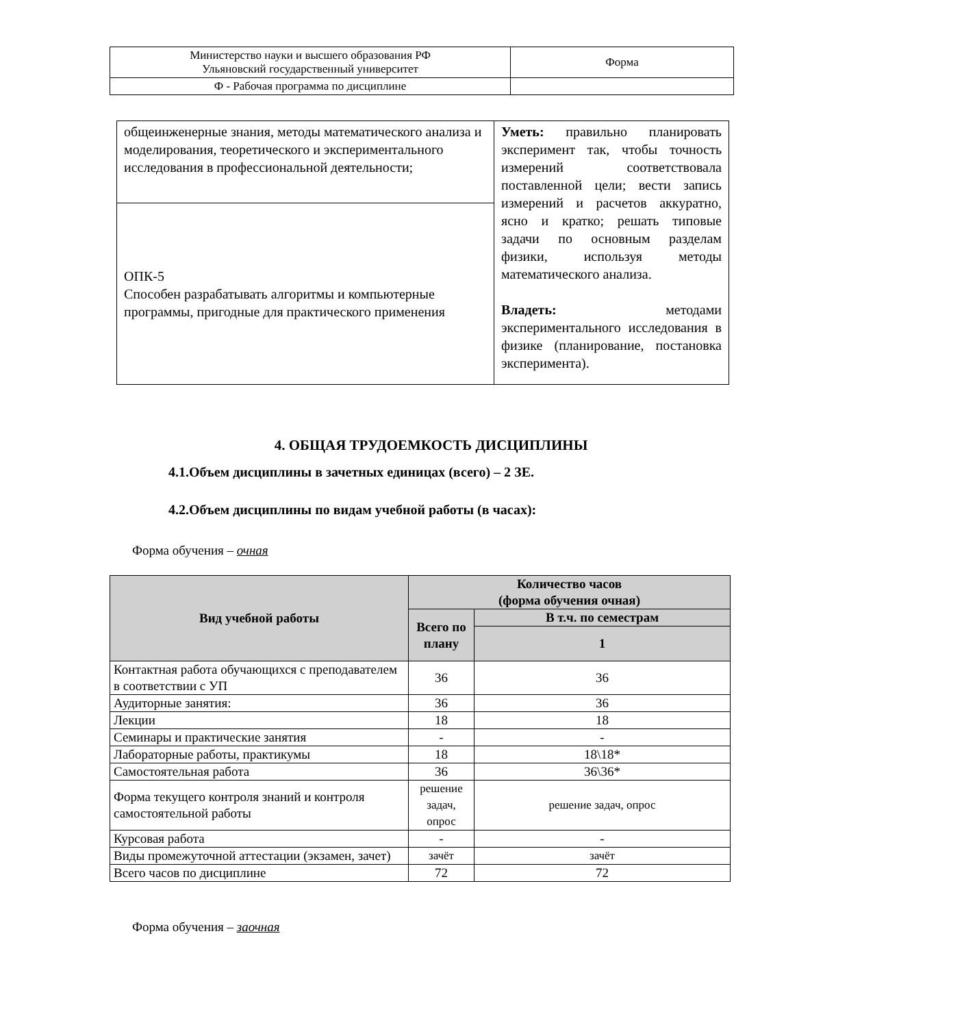| Министерство науки и высшего образования РФ Ульяновский государственный университет | Форма |
| Ф - Рабочая программа по дисциплине | |
| общеинженерные знания, методы математического анализа и моделирования, теоретического и экспериментального исследования в профессиональной деятельности; | Уметь: правильно планировать эксперимент так, чтобы точность измерений соответствовала поставленной цели; вести запись измерений и расчетов аккуратно, ясно и кратко; решать типовые задачи по основным разделам физики, используя методы математического анализа. Владеть: методами экспериментального исследования в физике (планирование, постановка эксперимента). |
| ОПК-5 Способен разрабатывать алгоритмы и компьютерные программы, пригодные для практического применения | |
4. ОБЩАЯ ТРУДОЕМКОСТЬ ДИСЦИПЛИНЫ
4.1.Объем дисциплины в зачетных единицах (всего) – 2 ЗЕ.
4.2.Объем дисциплины по видам учебной работы (в часах):
Форма обучения – очная
| Вид учебной работы | Количество часов (форма обучения очная) | |
| --- | --- | --- |
| | Всего по плану | В т.ч. по семестрам |
| | | 1 |
| Контактная работа обучающихся с преподавателем в соответствии с УП | 36 | 36 |
| Аудиторные занятия: | 36 | 36 |
| Лекции | 18 | 18 |
| Семинары и практические занятия | - | - |
| Лабораторные работы, практикумы | 18 | 18\18* |
| Самостоятельная работа | 36 | 36\36* |
| Форма текущего контроля знаний и контроля самостоятельной работы | решение задач, опрос | решение задач, опрос |
| Курсовая работа | - | - |
| Виды промежуточной аттестации (экзамен, зачет) | зачёт | зачёт |
| Всего часов по дисциплине | 72 | 72 |
Форма обучения – заочная